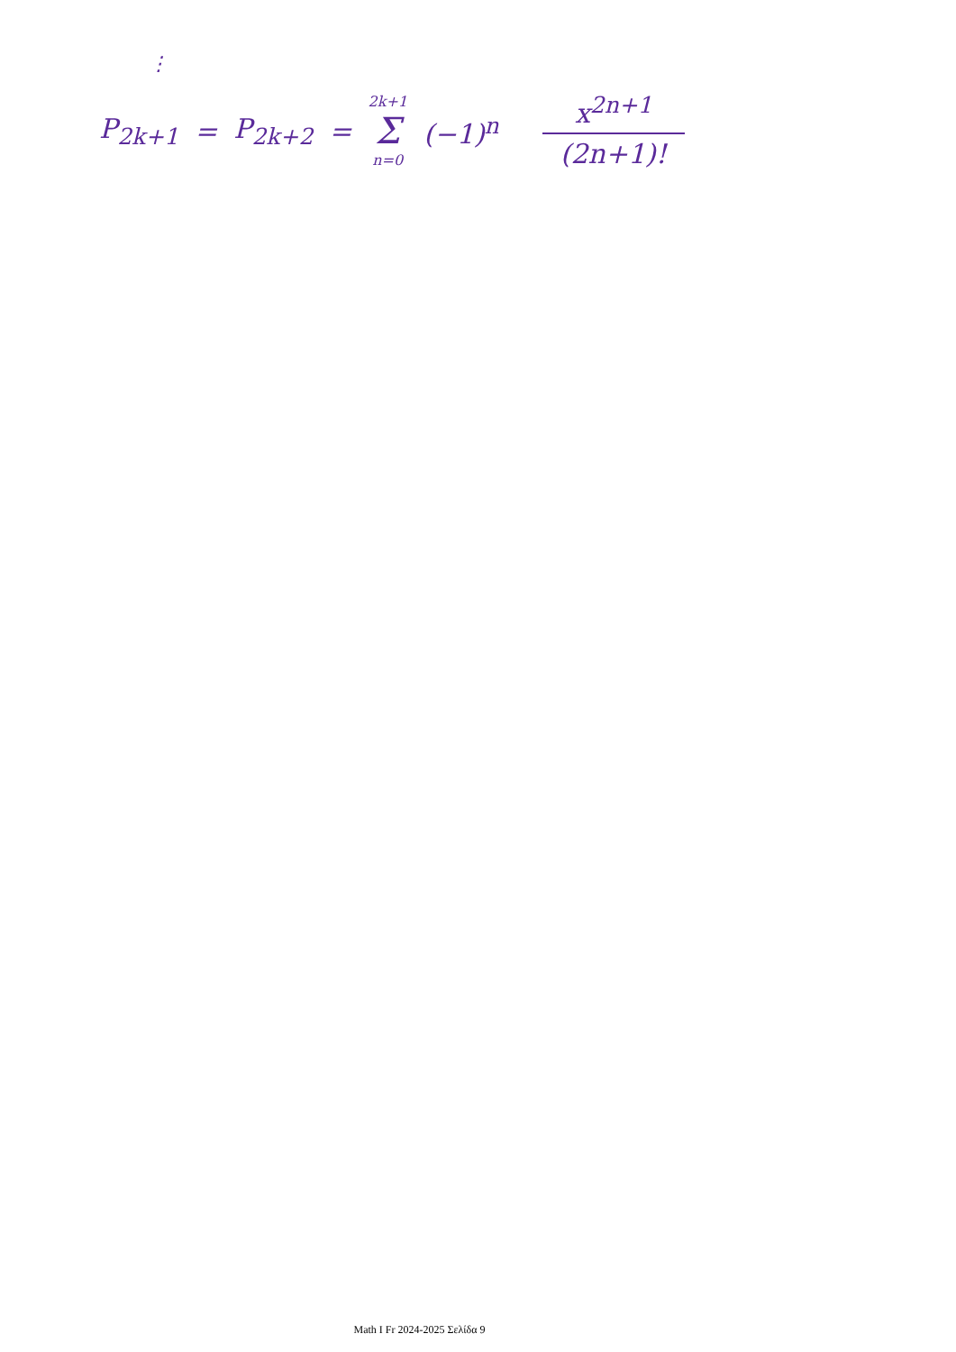⋮
P<sub>2k+1</sub> = P<sub>2k+2</sub> = 2k+1 Σ n=0 (−1)<sup>n</sup> x<sup>2n+1</sup> (2n+1)!
Math I Fr 2024-2025 Σελίδα 9